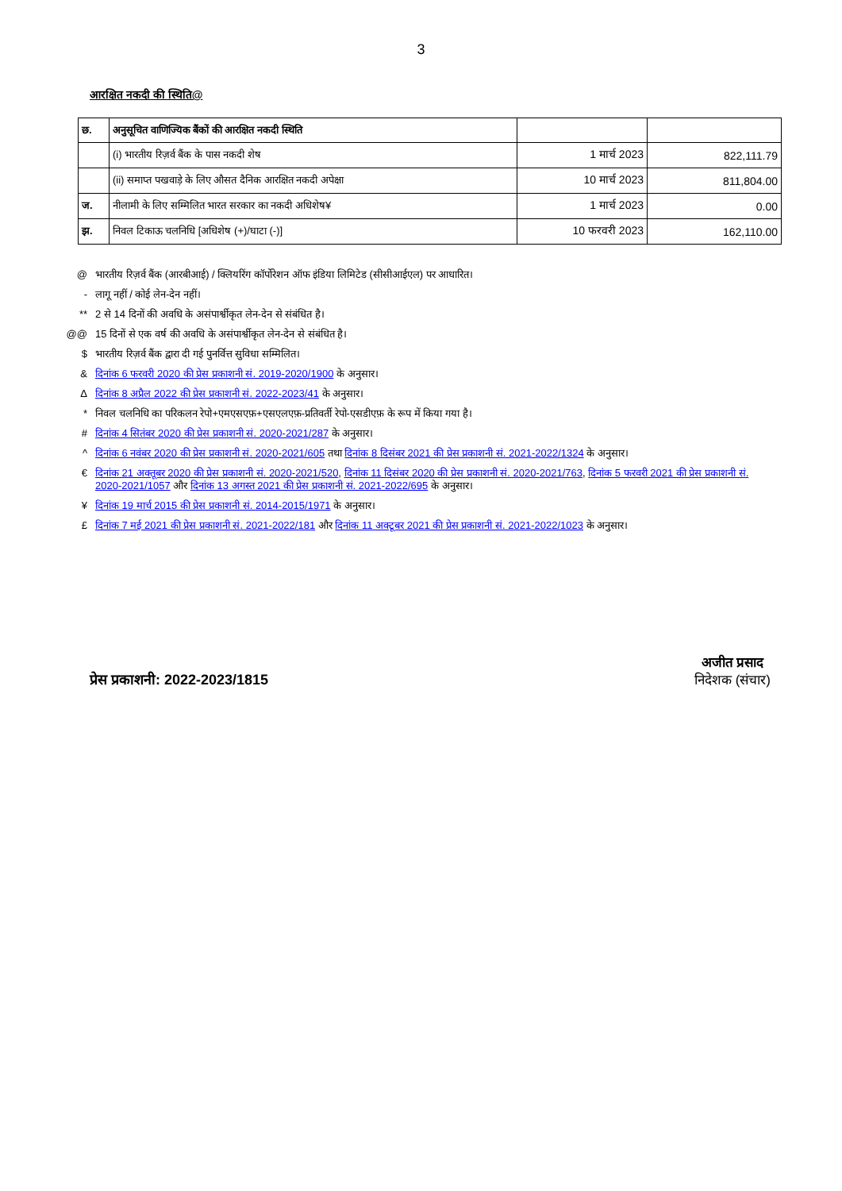3
आरक्षित नकदी की स्थिति@
| छ. | अनुसूचित वाणिज्यिक बैंकों की आरक्षित नकदी स्थिति | | |
| --- | --- | --- | --- |
| | (i) भारतीय रिज़र्व बैंक के पास नकदी शेष | 1 मार्च 2023 | 822,111.79 |
| | (ii) समाप्त पखवाड़े के लिए औसत दैनिक आरक्षित नकदी अपेक्षा | 10 मार्च 2023 | 811,804.00 |
| ज. | नीलामी के लिए सम्मिलित भारत सरकार का नकदी अधिशेष¥ | 1 मार्च 2023 | 0.00 |
| झ. | निवल टिकाऊ चलनिधि [अधिशेष (+)/घाटा (-)] | 10 फरवरी 2023 | 162,110.00 |
@ भारतीय रिज़र्व बैंक (आरबीआई) / क्लियरिंग कॉर्पोरेशन ऑफ इंडिया लिमिटेड (सीसीआईएल) पर आधारित।
- लागू नहीं / कोई लेन-देन नहीं।
** 2 से 14 दिनों की अवधि के असंपार्श्वीकृत लेन-देन से संबंधित है।
@@ 15 दिनों से एक वर्ष की अवधि के असंपार्श्वीकृत लेन-देन से संबंधित है।
$ भारतीय रिज़र्व बैंक द्वारा दी गई पुनर्वित्त सुविधा सम्मिलित।
& दिनांक 6 फरवरी 2020 की प्रेस प्रकाशनी सं. 2019-2020/1900 के अनुसार।
Δदिनांक 8 अप्रैल 2022 की प्रेस प्रकाशनी सं. 2022-2023/41 के अनुसार।
* निवल चलनिधि का परिकलन रेपो+एमएसएफ़+एसएलएफ़-प्रतिवर्ती रेपो-एसडीएफ़ के रूप में किया गया है।
# दिनांक 4 सितंबर 2020 की प्रेस प्रकाशनी सं. 2020-2021/287 के अनुसार।
^ दिनांक 6 नवंबर 2020 की प्रेस प्रकाशनी सं. 2020-2021/605 तथा दिनांक 8 दिसंबर 2021 की प्रेस प्रकाशनी सं. 2021-2022/1324 के अनुसार।
€ दिनांक 21 अक्तूबर 2020 की प्रेस प्रकाशनी सं. 2020-2021/520, दिनांक 11 दिसंबर 2020 की प्रेस प्रकाशनी सं. 2020-2021/763, दिनांक 5 फरवरी 2021 की प्रेस प्रकाशनी सं. 2020-2021/1057 और दिनांक 13 अगस्त 2021 की प्रेस प्रकाशनी सं. 2021-2022/695 के अनुसार।
¥ दिनांक 19 मार्च 2015 की प्रेस प्रकाशनी सं. 2014-2015/1971 के अनुसार।
£ दिनांक 7 मई 2021 की प्रेस प्रकाशनी सं. 2021-2022/181 और दिनांक 11 अक्टूबर 2021 की प्रेस प्रकाशनी सं. 2021-2022/1023 के अनुसार।
प्रेस प्रकाशनी: 2022-2023/1815
अजीत प्रसाद
निदेशक (संचार)